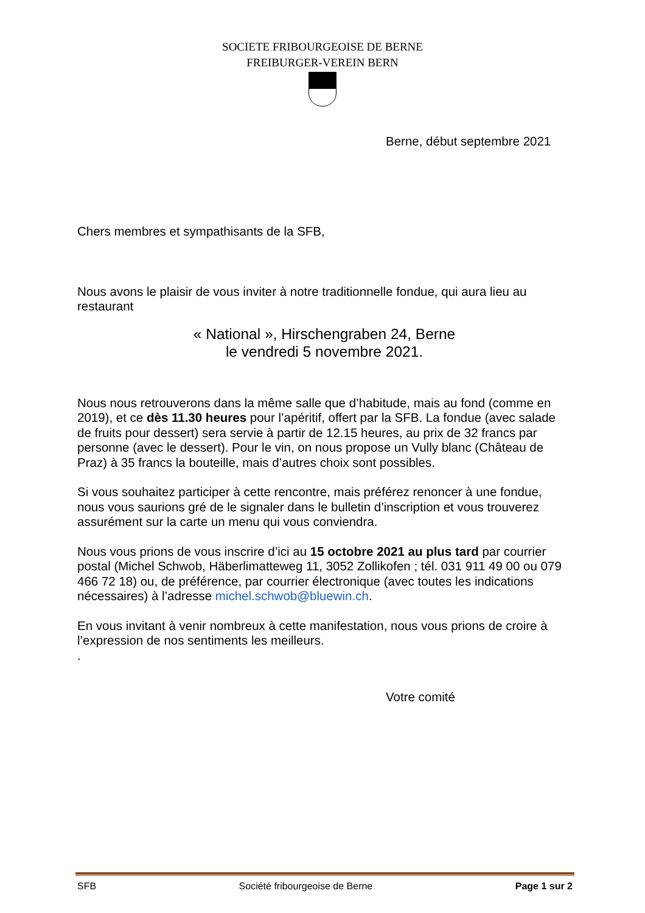SOCIETE FRIBOURGEOISE DE BERNE
FREIBURGER-VEREIN BERN
Berne, début septembre 2021
Chers membres et sympathisants de la SFB,
Nous avons le plaisir de vous inviter à notre traditionnelle fondue, qui aura lieu au restaurant
« National », Hirschengraben 24, Berne
le vendredi 5 novembre 2021.
Nous nous retrouverons dans la même salle que d’habitude, mais au fond (comme en 2019), et ce dès 11.30 heures pour l’apéritif, offert par la SFB. La fondue (avec salade de fruits pour dessert) sera servie à partir de 12.15 heures, au prix de 32 francs par personne (avec le dessert). Pour le vin, on nous propose un Vully blanc (Château de Praz) à 35 francs la bouteille, mais d’autres choix sont possibles.
Si vous souhaitez participer à cette rencontre, mais préférez renoncer à une fondue, nous vous saurions gré de le signaler dans le bulletin d’inscription et vous trouverez assurément sur la carte un menu qui vous conviendra.
Nous vous prions de vous inscrire d’ici au 15 octobre 2021 au plus tard par courrier postal (Michel Schwob, Häberlimatteweg 11, 3052 Zollikofen ; tél. 031 911 49 00 ou 079 466 72 18) ou, de préférence, par courrier électronique (avec toutes les indications nécessaires) à l’adresse michel.schwob@bluewin.ch.
En vous invitant à venir nombreux à cette manifestation, nous vous prions de croire à l’expression de nos sentiments les meilleurs.
.
Votre comité
SFB Société fribourgeoise de Berne Page 1 sur 2